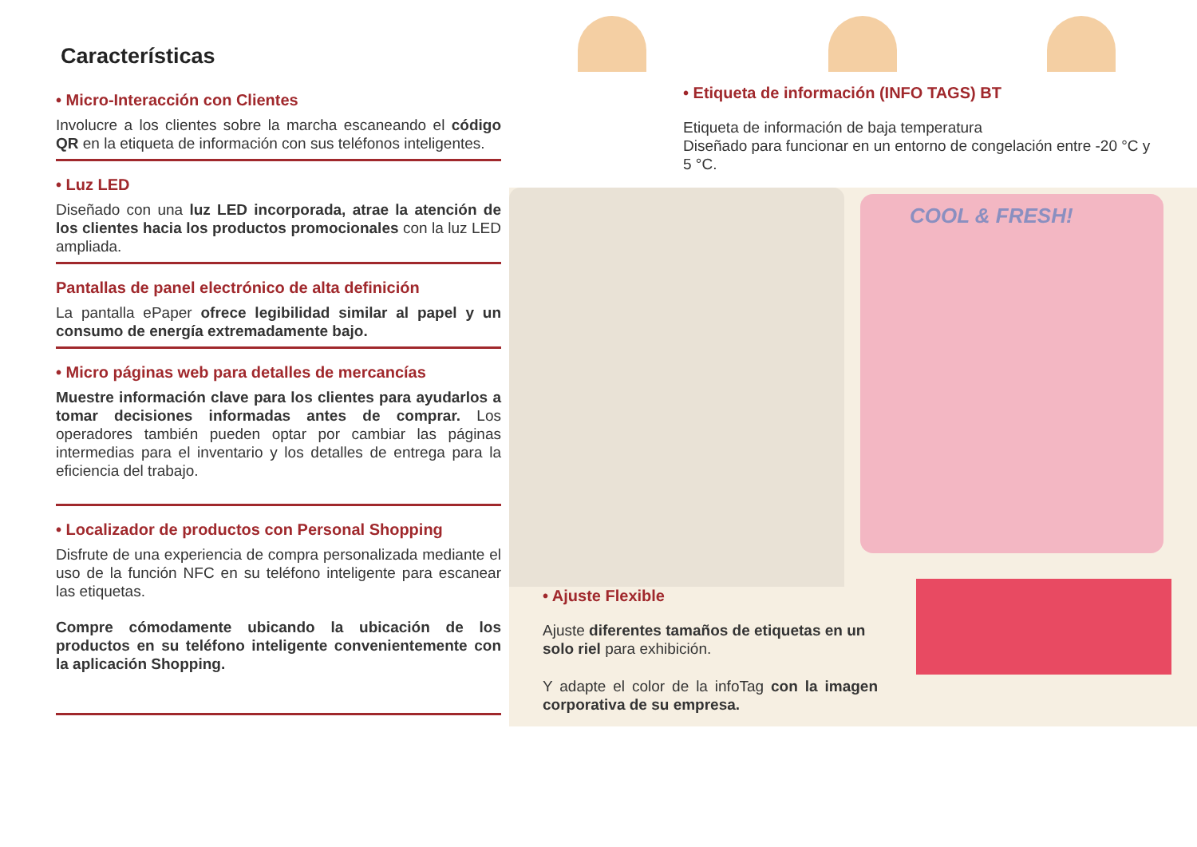Características
• Micro-Interacción con Clientes
Involucre a los clientes sobre la marcha escaneando el código QR en la etiqueta de información con sus teléfonos inteligentes.
• Luz LED
Diseñado con una luz LED incorporada, atrae la atención de los clientes hacia los productos promocionales con la luz LED ampliada.
Pantallas de panel electrónico de alta definición
La pantalla ePaper ofrece legibilidad similar al papel y un consumo de energía extremadamente bajo.
• Micro páginas web para detalles de mercancías
Muestre información clave para los clientes para ayudarlos a tomar decisiones informadas antes de comprar. Los operadores también pueden optar por cambiar las páginas intermedias para el inventario y los detalles de entrega para la eficiencia del trabajo.
• Localizador de productos con Personal Shopping
Disfrute de una experiencia de compra personalizada mediante el uso de la función NFC en su teléfono inteligente para escanear las etiquetas.
Compre cómodamente ubicando la ubicación de los productos en su teléfono inteligente convenientemente con la aplicación Shopping.
• Etiqueta de información (INFO TAGS) BT
Etiqueta de información de baja temperatura
Diseñado para funcionar en un entorno de congelación entre -20 °C y 5 °C.
COOL & FRESH!
• Ajuste Flexible
Ajuste diferentes tamaños de etiquetas en un solo riel para exhibición.
Y adapte el color de la infoTag con la imagen corporativa de su empresa.